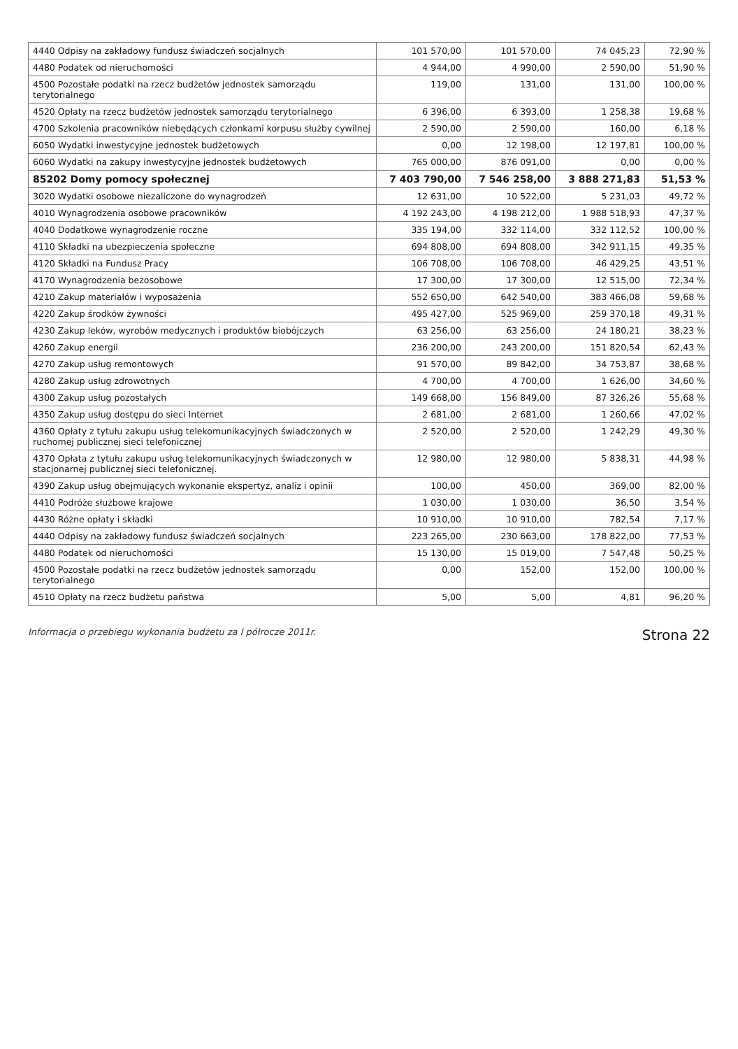| 4440 Odpisy na zakładowy fundusz świadczeń socjalnych | 101 570,00 | 101 570,00 | 74 045,23 | 72,90 % |
| 4480 Podatek od nieruchomości | 4 944,00 | 4 990,00 | 2 590,00 | 51,90 % |
| 4500 Pozostałe podatki na rzecz budżetów jednostek samorządu terytorialnego | 119,00 | 131,00 | 131,00 | 100,00 % |
| 4520 Opłaty na rzecz budżetów jednostek samorządu terytorialnego | 6 396,00 | 6 393,00 | 1 258,38 | 19,68 % |
| 4700 Szkolenia pracowników niebędących członkami korpusu służby cywilnej | 2 590,00 | 2 590,00 | 160,00 | 6,18 % |
| 6050 Wydatki inwestycyjne jednostek budżetowych | 0,00 | 12 198,00 | 12 197,81 | 100,00 % |
| 6060 Wydatki na zakupy inwestycyjne jednostek budżetowych | 765 000,00 | 876 091,00 | 0,00 | 0,00 % |
| 85202 Domy pomocy społecznej | 7 403 790,00 | 7 546 258,00 | 3 888 271,83 | 51,53 % |
| 3020 Wydatki osobowe niezaliczone do wynagrodzeń | 12 631,00 | 10 522,00 | 5 231,03 | 49,72 % |
| 4010 Wynagrodzenia osobowe pracowników | 4 192 243,00 | 4 198 212,00 | 1 988 518,93 | 47,37 % |
| 4040 Dodatkowe wynagrodzenie roczne | 335 194,00 | 332 114,00 | 332 112,52 | 100,00 % |
| 4110 Składki na ubezpieczenia społeczne | 694 808,00 | 694 808,00 | 342 911,15 | 49,35 % |
| 4120 Składki na Fundusz Pracy | 106 708,00 | 106 708,00 | 46 429,25 | 43,51 % |
| 4170 Wynagrodzenia bezosobowe | 17 300,00 | 17 300,00 | 12 515,00 | 72,34 % |
| 4210 Zakup materiałów i wyposażenia | 552 650,00 | 642 540,00 | 383 466,08 | 59,68 % |
| 4220 Zakup środków żywności | 495 427,00 | 525 969,00 | 259 370,18 | 49,31 % |
| 4230 Zakup leków, wyrobów medycznych i produktów biobójczych | 63 256,00 | 63 256,00 | 24 180,21 | 38,23 % |
| 4260 Zakup energii | 236 200,00 | 243 200,00 | 151 820,54 | 62,43 % |
| 4270 Zakup usług remontowych | 91 570,00 | 89 842,00 | 34 753,87 | 38,68 % |
| 4280 Zakup usług zdrowotnych | 4 700,00 | 4 700,00 | 1 626,00 | 34,60 % |
| 4300 Zakup usług pozostałych | 149 668,00 | 156 849,00 | 87 326,26 | 55,68 % |
| 4350 Zakup usług dostępu do sieci Internet | 2 681,00 | 2 681,00 | 1 260,66 | 47,02 % |
| 4360 Opłaty z tytułu zakupu usług telekomunikacyjnych świadczonych w ruchomej publicznej sieci telefonicznej | 2 520,00 | 2 520,00 | 1 242,29 | 49,30 % |
| 4370 Opłata z tytułu zakupu usług telekomunikacyjnych świadczonych w stacjonarnej publicznej sieci telefonicznej. | 12 980,00 | 12 980,00 | 5 838,31 | 44,98 % |
| 4390 Zakup usług obejmujących wykonanie ekspertyz, analiz i opinii | 100,00 | 450,00 | 369,00 | 82,00 % |
| 4410 Podróże służbowe krajowe | 1 030,00 | 1 030,00 | 36,50 | 3,54 % |
| 4430 Różne opłaty i składki | 10 910,00 | 10 910,00 | 782,54 | 7,17 % |
| 4440 Odpisy na zakładowy fundusz świadczeń socjalnych | 223 265,00 | 230 663,00 | 178 822,00 | 77,53 % |
| 4480 Podatek od nieruchomości | 15 130,00 | 15 019,00 | 7 547,48 | 50,25 % |
| 4500 Pozostałe podatki na rzecz budżetów jednostek samorządu terytorialnego | 0,00 | 152,00 | 152,00 | 100,00 % |
| 4510 Opłaty na rzecz budżetu państwa | 5,00 | 5,00 | 4,81 | 96,20 % |
Informacja o przebiegu wykonania budżetu za I półrocze 2011r. Strona 22